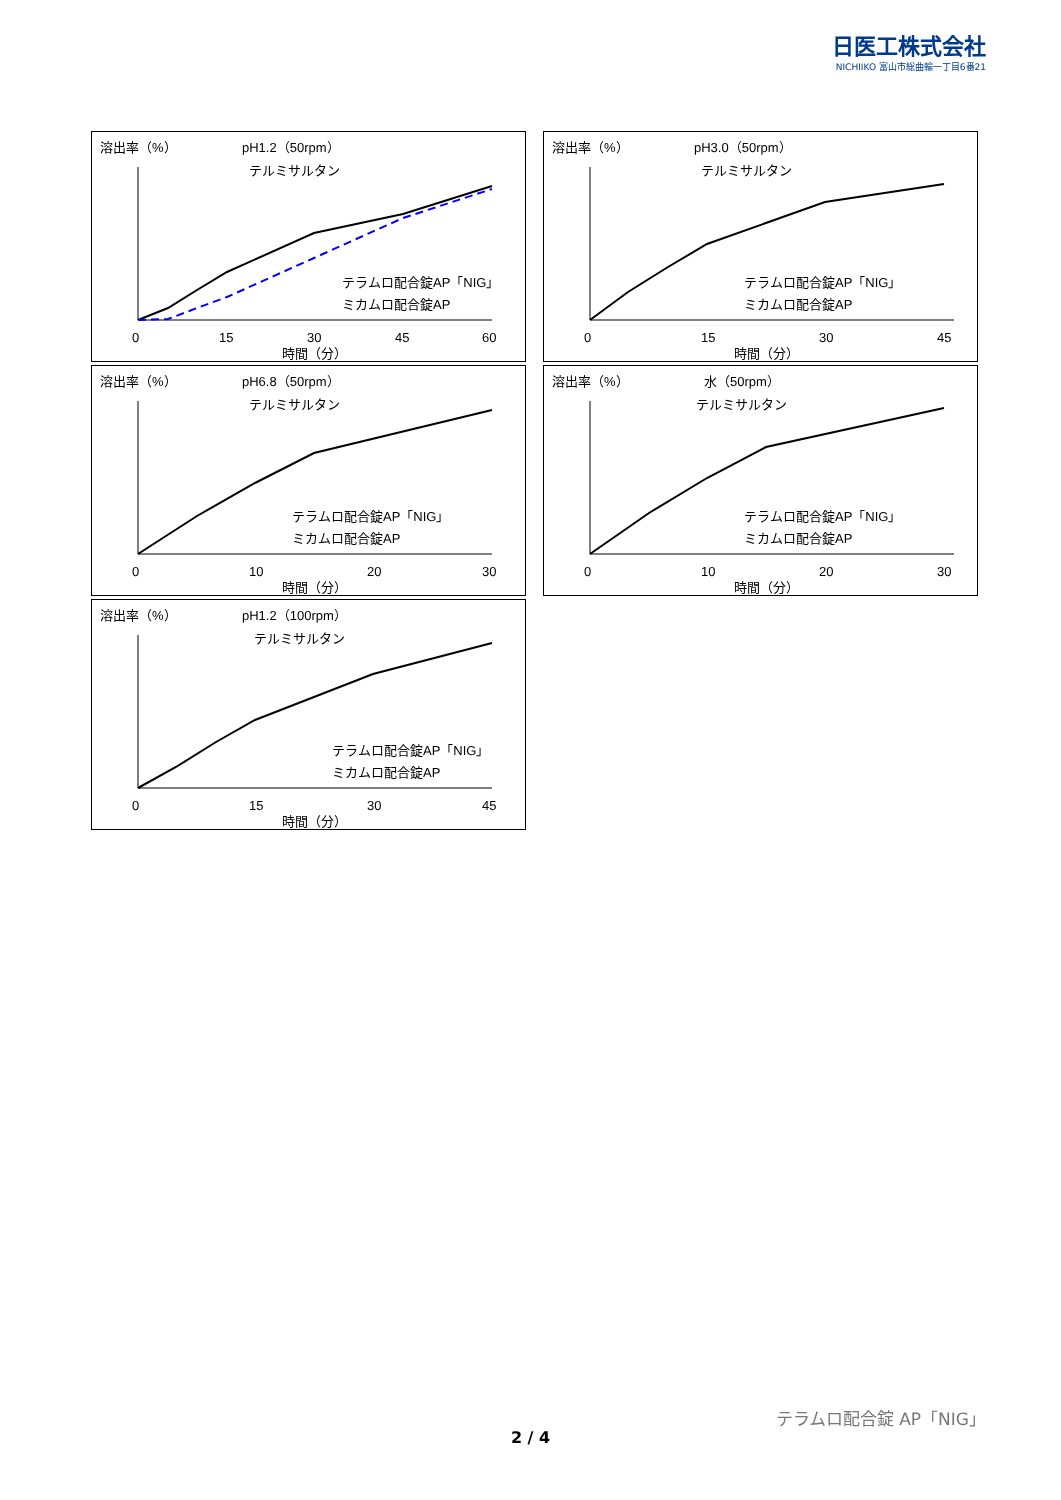日医工株式会社
NICHIIKO 富山市総曲輪一丁目6番21
溶出率（%）
pH1.2（50rpm）
テルミサルタン
テラムロ配合錠AP「NIG」
ミカムロ配合錠AP
0
15
30
45
60
時間（分）
溶出率（%）
pH3.0（50rpm）
テルミサルタン
テラムロ配合錠AP「NIG」
ミカムロ配合錠AP
0
15
30
45
時間（分）
溶出率（%）
pH6.8（50rpm）
テルミサルタン
テラムロ配合錠AP「NIG」
ミカムロ配合錠AP
0
10
20
30
時間（分）
溶出率（%）
水（50rpm）
テルミサルタン
テラムロ配合錠AP「NIG」
ミカムロ配合錠AP
0
10
20
30
時間（分）
溶出率（%）
pH1.2（100rpm）
テルミサルタン
テラムロ配合錠AP「NIG」
ミカムロ配合錠AP
0
15
30
45
時間（分）
テラムロ配合錠 AP「NIG」
2 / 4